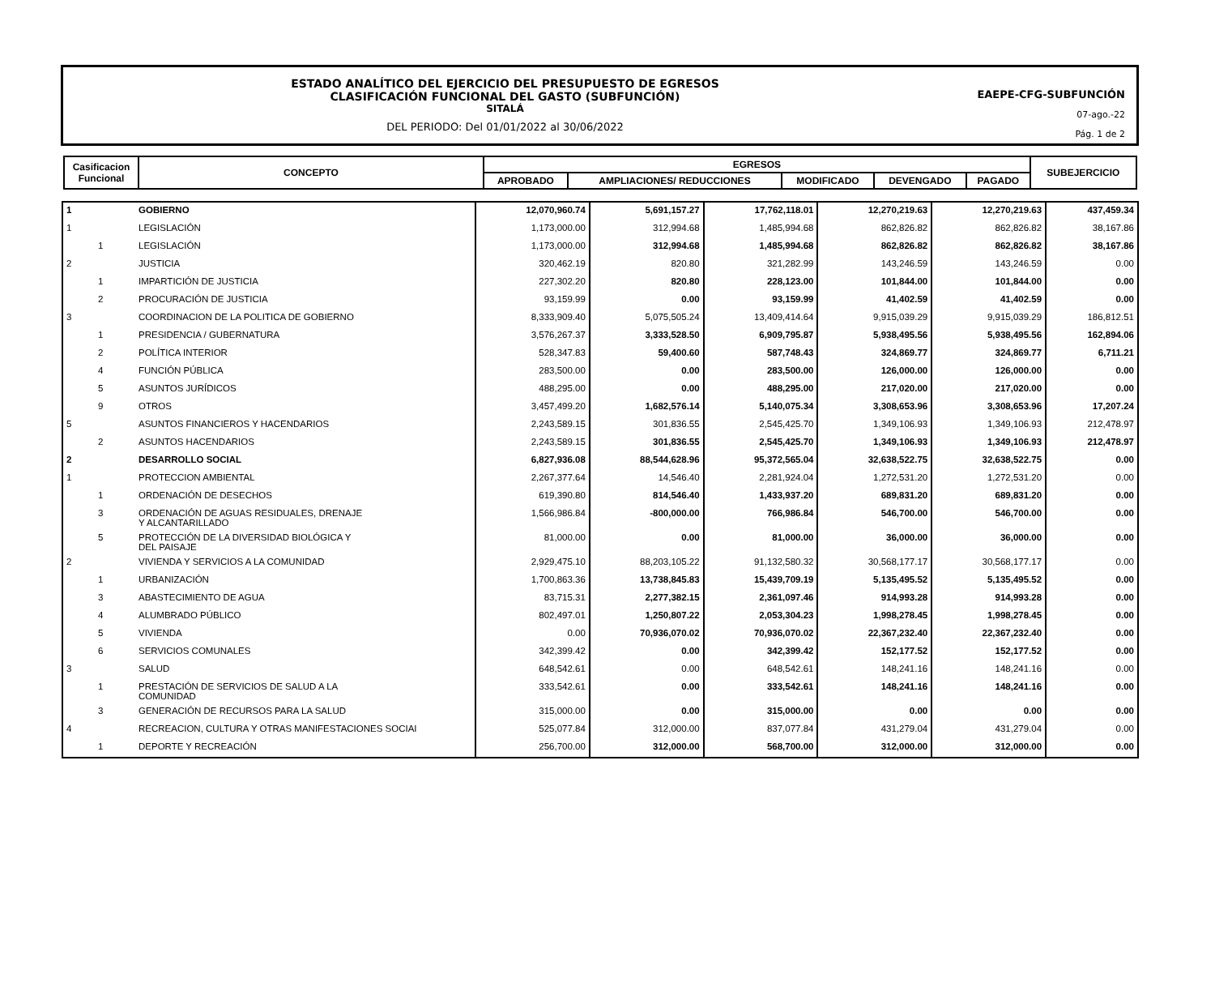ESTADO ANALÍTICO DEL EJERCICIO DEL PRESUPUESTO DE EGRESOS
CLASIFICACIÓN FUNCIONAL DEL GASTO (SUBFUNCIÓN)
SITALÁ
DEL PERIODO: Del 01/01/2022 al 30/06/2022
EAEPE-CFG-SUBFUNCIÓN
07-ago.-22
Pág. 1 de 2
| Casificacion Funcional | CONCEPTO | EGRESOS | | | | | SUBEJERCICIO |
| | | APROBADO | AMPLIACIONES/ REDUCCIONES | MODIFICADO | DEVENGADO | PAGADO | |
| 1 | | GOBIERNO | 12,070,960.74 | 5,691,157.27 | 17,762,118.01 | 12,270,219.63 | 12,270,219.63 | 437,459.34 |
| 1 | | LEGISLACIÓN | 1,173,000.00 | 312,994.68 | 1,485,994.68 | 862,826.82 | 862,826.82 | 38,167.86 |
| | 1 | LEGISLACIÓN | 1,173,000.00 | 312,994.68 | 1,485,994.68 | 862,826.82 | 862,826.82 | 38,167.86 |
| 2 | | JUSTICIA | 320,462.19 | 820.80 | 321,282.99 | 143,246.59 | 143,246.59 | 0.00 |
| | 1 | IMPARTICIÓN DE JUSTICIA | 227,302.20 | 820.80 | 228,123.00 | 101,844.00 | 101,844.00 | 0.00 |
| | 2 | PROCURACIÓN DE JUSTICIA | 93,159.99 | 0.00 | 93,159.99 | 41,402.59 | 41,402.59 | 0.00 |
| 3 | | COORDINACION DE LA POLITICA DE GOBIERNO | 8,333,909.40 | 5,075,505.24 | 13,409,414.64 | 9,915,039.29 | 9,915,039.29 | 186,812.51 |
| | 1 | PRESIDENCIA / GUBERNATURA | 3,576,267.37 | 3,333,528.50 | 6,909,795.87 | 5,938,495.56 | 5,938,495.56 | 162,894.06 |
| | 2 | POLÍTICA INTERIOR | 528,347.83 | 59,400.60 | 587,748.43 | 324,869.77 | 324,869.77 | 6,711.21 |
| | 4 | FUNCIÓN PÚBLICA | 283,500.00 | 0.00 | 283,500.00 | 126,000.00 | 126,000.00 | 0.00 |
| | 5 | ASUNTOS JURÍDICOS | 488,295.00 | 0.00 | 488,295.00 | 217,020.00 | 217,020.00 | 0.00 |
| | 9 | OTROS | 3,457,499.20 | 1,682,576.14 | 5,140,075.34 | 3,308,653.96 | 3,308,653.96 | 17,207.24 |
| 5 | | ASUNTOS FINANCIEROS Y HACENDARIOS | 2,243,589.15 | 301,836.55 | 2,545,425.70 | 1,349,106.93 | 1,349,106.93 | 212,478.97 |
| | 2 | ASUNTOS HACENDARIOS | 2,243,589.15 | 301,836.55 | 2,545,425.70 | 1,349,106.93 | 1,349,106.93 | 212,478.97 |
| 2 | | DESARROLLO SOCIAL | 6,827,936.08 | 88,544,628.96 | 95,372,565.04 | 32,638,522.75 | 32,638,522.75 | 0.00 |
| 1 | | PROTECCION AMBIENTAL | 2,267,377.64 | 14,546.40 | 2,281,924.04 | 1,272,531.20 | 1,272,531.20 | 0.00 |
| | 1 | ORDENACIÓN DE DESECHOS | 619,390.80 | 814,546.40 | 1,433,937.20 | 689,831.20 | 689,831.20 | 0.00 |
| | 3 | ORDENACIÓN DE AGUAS RESIDUALES, DRENAJE Y ALCANTARILLADO | 1,566,986.84 | -800,000.00 | 766,986.84 | 546,700.00 | 546,700.00 | 0.00 |
| | 5 | PROTECCIÓN DE LA DIVERSIDAD BIOLÓGICA Y DEL PAISAJE | 81,000.00 | 0.00 | 81,000.00 | 36,000.00 | 36,000.00 | 0.00 |
| 2 | | VIVIENDA Y SERVICIOS A LA COMUNIDAD | 2,929,475.10 | 88,203,105.22 | 91,132,580.32 | 30,568,177.17 | 30,568,177.17 | 0.00 |
| | 1 | URBANIZACIÓN | 1,700,863.36 | 13,738,845.83 | 15,439,709.19 | 5,135,495.52 | 5,135,495.52 | 0.00 |
| | 3 | ABASTECIMIENTO DE AGUA | 83,715.31 | 2,277,382.15 | 2,361,097.46 | 914,993.28 | 914,993.28 | 0.00 |
| | 4 | ALUMBRADO PÚBLICO | 802,497.01 | 1,250,807.22 | 2,053,304.23 | 1,998,278.45 | 1,998,278.45 | 0.00 |
| | 5 | VIVIENDA | 0.00 | 70,936,070.02 | 70,936,070.02 | 22,367,232.40 | 22,367,232.40 | 0.00 |
| | 6 | SERVICIOS COMUNALES | 342,399.42 | 0.00 | 342,399.42 | 152,177.52 | 152,177.52 | 0.00 |
| 3 | | SALUD | 648,542.61 | 0.00 | 648,542.61 | 148,241.16 | 148,241.16 | 0.00 |
| | 1 | PRESTACIÓN DE SERVICIOS DE SALUD A LA COMUNIDAD | 333,542.61 | 0.00 | 333,542.61 | 148,241.16 | 148,241.16 | 0.00 |
| | 3 | GENERACIÓN DE RECURSOS PARA LA SALUD | 315,000.00 | 0.00 | 315,000.00 | 0.00 | 0.00 | 0.00 |
| 4 | | RECREACION, CULTURA Y OTRAS MANIFESTACIONES SOCIAI | 525,077.84 | 312,000.00 | 837,077.84 | 431,279.04 | 431,279.04 | 0.00 |
| | 1 | DEPORTE Y RECREACIÓN | 256,700.00 | 312,000.00 | 568,700.00 | 312,000.00 | 312,000.00 | 0.00 |